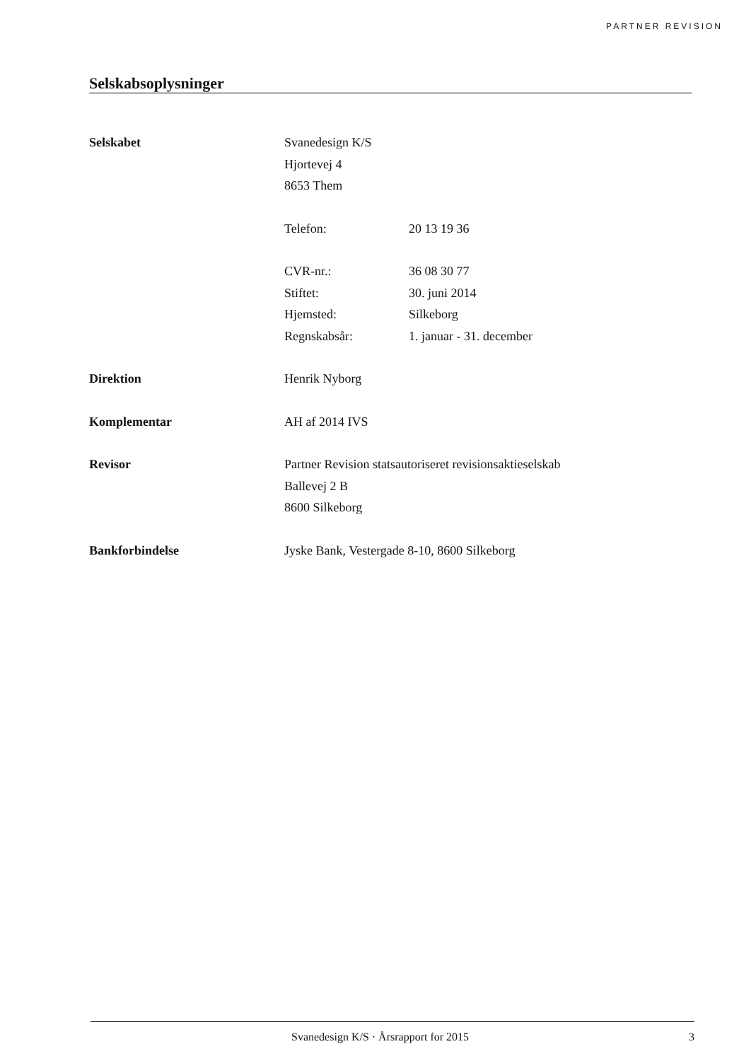PARTNER REVISION
Selskabsoplysninger
Selskabet Svanedesign K/S
Hjortevej 4
8653 Them
Telefon: 20 13 19 36
CVR-nr.: 36 08 30 77
Stiftet: 30. juni 2014
Hjemsted: Silkeborg
Regnskabsår: 1. januar - 31. december
Direktion Henrik Nyborg
Komplementar AH af 2014 IVS
Revisor Partner Revision statsautoriseret revisionsaktieselskab
Ballevej 2 B
8600 Silkeborg
Bankforbindelse Jyske Bank, Vestergade 8-10, 8600 Silkeborg
Svanedesign K/S · Årsrapport for 2015 3